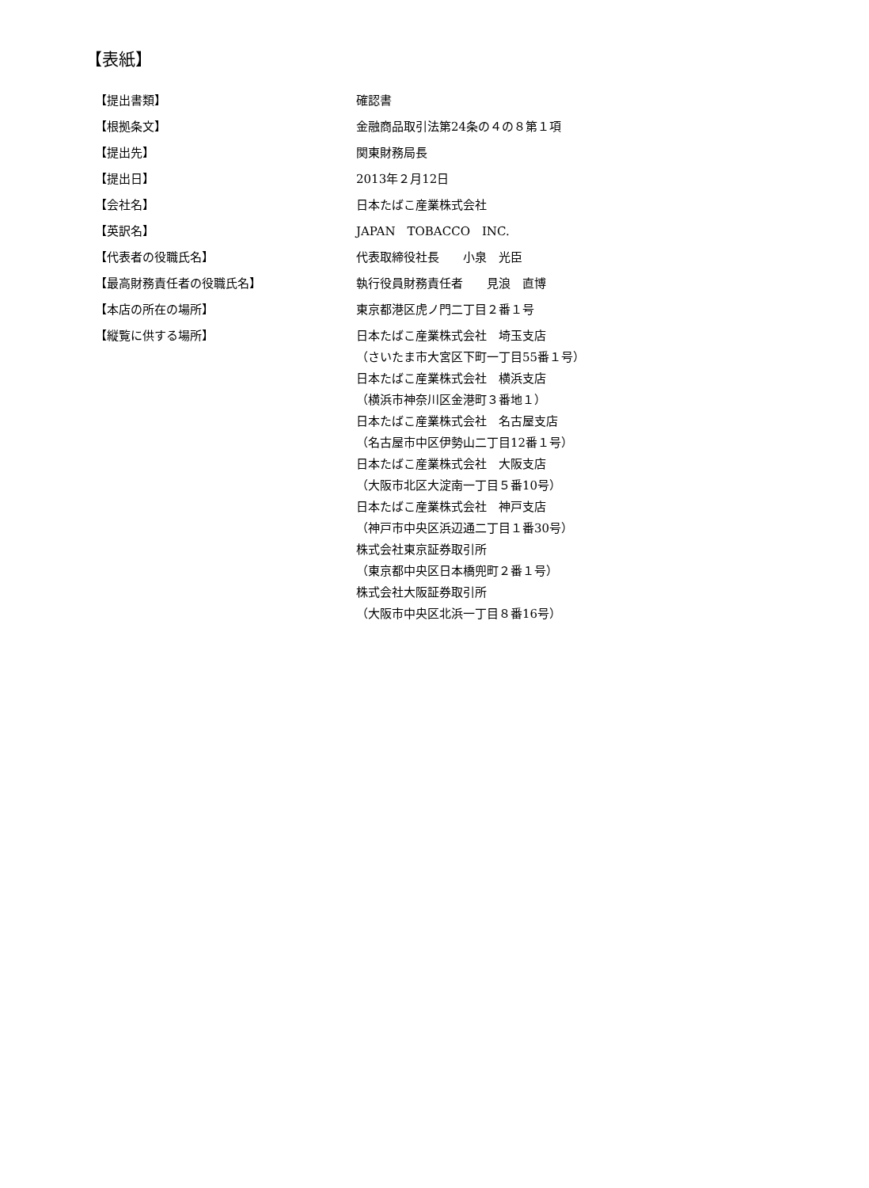【表紙】
【提出書類】 確認書
【根拠条文】 金融商品取引法第24条の４の８第１項
【提出先】 関東財務局長
【提出日】 2013年２月12日
【会社名】 日本たばこ産業株式会社
【英訳名】 JAPAN　TOBACCO　INC.
【代表者の役職氏名】 代表取締役社長　　小泉　光臣
【最高財務責任者の役職氏名】 執行役員財務責任者　　見浪　直博
【本店の所在の場所】 東京都港区虎ノ門二丁目２番１号
【縦覧に供する場所】 日本たばこ産業株式会社　埼玉支店
（さいたま市大宮区下町一丁目55番１号）
日本たばこ産業株式会社　横浜支店
（横浜市神奈川区金港町３番地１）
日本たばこ産業株式会社　名古屋支店
（名古屋市中区伊勢山二丁目12番１号）
日本たばこ産業株式会社　大阪支店
（大阪市北区大淀南一丁目５番10号）
日本たばこ産業株式会社　神戸支店
（神戸市中央区浜辺通二丁目１番30号）
株式会社東京証券取引所
（東京都中央区日本橋兜町２番１号）
株式会社大阪証券取引所
（大阪市中央区北浜一丁目８番16号）